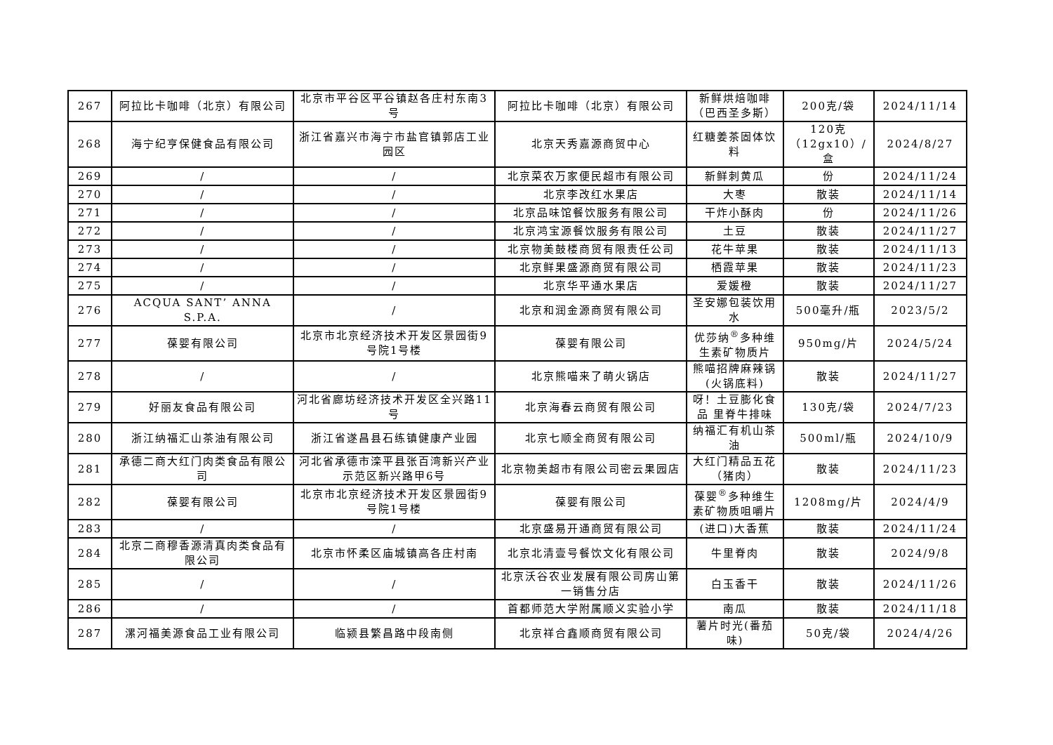| 267 | 阿拉比卡咖啡（北京）有限公司 | 北京市平谷区平谷镇赵各庄村东南3号 | 阿拉比卡咖啡（北京）有限公司 | 新鲜烘焙咖啡（巴西圣多斯） | 200克/袋 | 2024/11/14 |
| 268 | 海宁纪亨保健食品有限公司 | 浙江省嘉兴市海宁市盐官镇郭店工业园区 | 北京天秀嘉源商贸中心 | 红糖姜茶固体饮料 | 120克（12gx10）/盒 | 2024/8/27 |
| 269 | / | / | 北京菜农万家便民超市有限公司 | 新鲜刺黄瓜 | 份 | 2024/11/24 |
| 270 | / | / | 北京李改红水果店 | 大枣 | 散装 | 2024/11/14 |
| 271 | / | / | 北京品味馆餐饮服务有限公司 | 干炸小酥肉 | 份 | 2024/11/26 |
| 272 | / | / | 北京鸿宝源餐饮服务有限公司 | 土豆 | 散装 | 2024/11/27 |
| 273 | / | / | 北京物美鼓楼商贸有限责任公司 | 花牛苹果 | 散装 | 2024/11/13 |
| 274 | / | / | 北京鲜果盛源商贸有限公司 | 栖霞苹果 | 散装 | 2024/11/23 |
| 275 | / | / | 北京华平通水果店 | 爱媛橙 | 散装 | 2024/11/27 |
| 276 | ACQUA SANT’ ANNA S.P.A. | / | 北京和润金源商贸有限公司 | 圣安娜包装饮用水 | 500毫升/瓶 | 2023/5/2 |
| 277 | 葆婴有限公司 | 北京市北京经济技术开发区景园街9号院1号楼 | 葆婴有限公司 | 优莎纳<sup>®</sup>多种维生素矿物质片 | 950mg/片 | 2024/5/24 |
| 278 | / | / | 北京熊喵来了萌火锅店 | 熊喵招牌麻辣锅(火锅底料) | 散装 | 2024/11/27 |
| 279 | 好丽友食品有限公司 | 河北省廊坊经济技术开发区全兴路11号 | 北京海春云商贸有限公司 | 呀！土豆膨化食品 里脊牛排味 | 130克/袋 | 2024/7/23 |
| 280 | 浙江纳福汇山茶油有限公司 | 浙江省遂昌县石练镇健康产业园 | 北京七顺全商贸有限公司 | 纳福汇有机山茶油 | 500ml/瓶 | 2024/10/9 |
| 281 | 承德二商大红门肉类食品有限公司 | 河北省承德市滦平县张百湾新兴产业示范区新兴路甲6号 | 北京物美超市有限公司密云果园店 | 大红门精品五花（猪肉） | 散装 | 2024/11/23 |
| 282 | 葆婴有限公司 | 北京市北京经济技术开发区景园街9号院1号楼 | 葆婴有限公司 | 葆婴<sup>®</sup>多种维生素矿物质咀嚼片 | 1208mg/片 | 2024/4/9 |
| 283 | / | / | 北京盛易开通商贸有限公司 | (进口)大香蕉 | 散装 | 2024/11/24 |
| 284 | 北京二商穆香源清真肉类食品有限公司 | 北京市怀柔区庙城镇高各庄村南 | 北京北清壹号餐饮文化有限公司 | 牛里脊肉 | 散装 | 2024/9/8 |
| 285 | / | / | 北京沃谷农业发展有限公司房山第一销售分店 | 白玉香干 | 散装 | 2024/11/26 |
| 286 | / | / | 首都师范大学附属顺义实验小学 | 南瓜 | 散装 | 2024/11/18 |
| 287 | 漯河福美源食品工业有限公司 | 临颍县繁昌路中段南侧 | 北京祥合鑫顺商贸有限公司 | 薯片时光(番茄味) | 50克/袋 | 2024/4/26 |